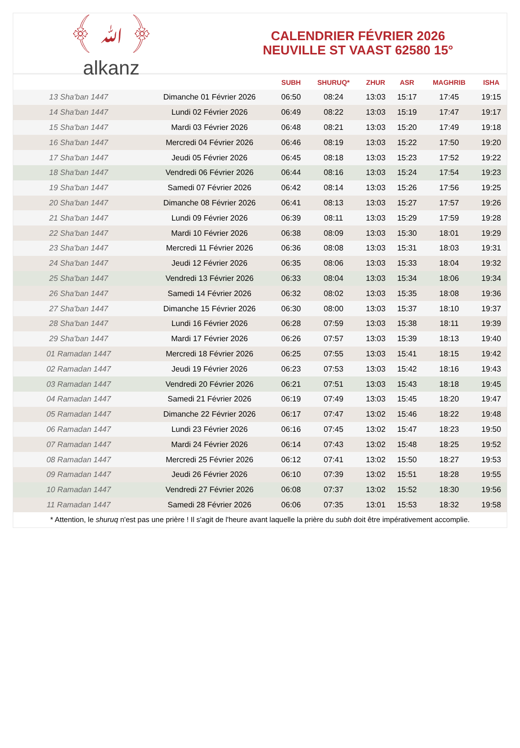﴾ ﷲ ﴿
alkanz
CALENDRIER FÉVRIER 2026
NEUVILLE ST VAAST 62580 15°
| | | SUBH | SHURUQ* | ZHUR | ASR | MAGHRIB | ISHA |
| --- | --- | --- | --- | --- | --- | --- | --- |
| 13 Sha'ban 1447 | Dimanche 01 Février 2026 | 06:50 | 08:24 | 13:03 | 15:17 | 17:45 | 19:15 |
| 14 Sha'ban 1447 | Lundi 02 Février 2026 | 06:49 | 08:22 | 13:03 | 15:19 | 17:47 | 19:17 |
| 15 Sha'ban 1447 | Mardi 03 Février 2026 | 06:48 | 08:21 | 13:03 | 15:20 | 17:49 | 19:18 |
| 16 Sha'ban 1447 | Mercredi 04 Février 2026 | 06:46 | 08:19 | 13:03 | 15:22 | 17:50 | 19:20 |
| 17 Sha'ban 1447 | Jeudi 05 Février 2026 | 06:45 | 08:18 | 13:03 | 15:23 | 17:52 | 19:22 |
| 18 Sha'ban 1447 | Vendredi 06 Février 2026 | 06:44 | 08:16 | 13:03 | 15:24 | 17:54 | 19:23 |
| 19 Sha'ban 1447 | Samedi 07 Février 2026 | 06:42 | 08:14 | 13:03 | 15:26 | 17:56 | 19:25 |
| 20 Sha'ban 1447 | Dimanche 08 Février 2026 | 06:41 | 08:13 | 13:03 | 15:27 | 17:57 | 19:26 |
| 21 Sha'ban 1447 | Lundi 09 Février 2026 | 06:39 | 08:11 | 13:03 | 15:29 | 17:59 | 19:28 |
| 22 Sha'ban 1447 | Mardi 10 Février 2026 | 06:38 | 08:09 | 13:03 | 15:30 | 18:01 | 19:29 |
| 23 Sha'ban 1447 | Mercredi 11 Février 2026 | 06:36 | 08:08 | 13:03 | 15:31 | 18:03 | 19:31 |
| 24 Sha'ban 1447 | Jeudi 12 Février 2026 | 06:35 | 08:06 | 13:03 | 15:33 | 18:04 | 19:32 |
| 25 Sha'ban 1447 | Vendredi 13 Février 2026 | 06:33 | 08:04 | 13:03 | 15:34 | 18:06 | 19:34 |
| 26 Sha'ban 1447 | Samedi 14 Février 2026 | 06:32 | 08:02 | 13:03 | 15:35 | 18:08 | 19:36 |
| 27 Sha'ban 1447 | Dimanche 15 Février 2026 | 06:30 | 08:00 | 13:03 | 15:37 | 18:10 | 19:37 |
| 28 Sha'ban 1447 | Lundi 16 Février 2026 | 06:28 | 07:59 | 13:03 | 15:38 | 18:11 | 19:39 |
| 29 Sha'ban 1447 | Mardi 17 Février 2026 | 06:26 | 07:57 | 13:03 | 15:39 | 18:13 | 19:40 |
| 01 Ramadan 1447 | Mercredi 18 Février 2026 | 06:25 | 07:55 | 13:03 | 15:41 | 18:15 | 19:42 |
| 02 Ramadan 1447 | Jeudi 19 Février 2026 | 06:23 | 07:53 | 13:03 | 15:42 | 18:16 | 19:43 |
| 03 Ramadan 1447 | Vendredi 20 Février 2026 | 06:21 | 07:51 | 13:03 | 15:43 | 18:18 | 19:45 |
| 04 Ramadan 1447 | Samedi 21 Février 2026 | 06:19 | 07:49 | 13:03 | 15:45 | 18:20 | 19:47 |
| 05 Ramadan 1447 | Dimanche 22 Février 2026 | 06:17 | 07:47 | 13:02 | 15:46 | 18:22 | 19:48 |
| 06 Ramadan 1447 | Lundi 23 Février 2026 | 06:16 | 07:45 | 13:02 | 15:47 | 18:23 | 19:50 |
| 07 Ramadan 1447 | Mardi 24 Février 2026 | 06:14 | 07:43 | 13:02 | 15:48 | 18:25 | 19:52 |
| 08 Ramadan 1447 | Mercredi 25 Février 2026 | 06:12 | 07:41 | 13:02 | 15:50 | 18:27 | 19:53 |
| 09 Ramadan 1447 | Jeudi 26 Février 2026 | 06:10 | 07:39 | 13:02 | 15:51 | 18:28 | 19:55 |
| 10 Ramadan 1447 | Vendredi 27 Février 2026 | 06:08 | 07:37 | 13:02 | 15:52 | 18:30 | 19:56 |
| 11 Ramadan 1447 | Samedi 28 Février 2026 | 06:06 | 07:35 | 13:01 | 15:53 | 18:32 | 19:58 |
* Attention, le shuruq n'est pas une prière ! Il s'agit de l'heure avant laquelle la prière du subh doit être impérativement accomplie.